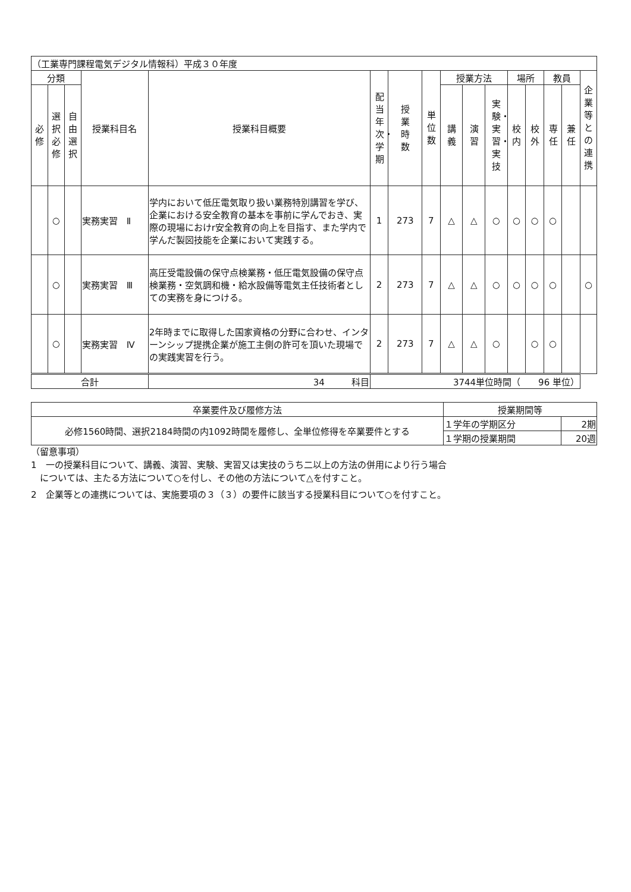| （工業専門課程電気デジタル情報科）平成３０年度 | | | | | | | | | | | | | | | |
| 分類 | | | 授業科目名 | 授業科目概要 | 配当年次・学期 | 授業時数 | 単位数 | 授業方法 | | | 場所 | | 教員 | | 企業等との連携 |
| 必修 | 選択必修 | 自由選択 | | | | | | 講義 | 演習 | 実験・実習・実技 | 校内 | 校外 | 専任 | 兼任 | |
| | ○ | | 実務実習 Ⅱ | 学内において低圧電気取り扱い業務特別講習を学び、企業における安全教育の基本を事前に学んでおき、実際の現場におけr安全教育の向上を目指す、また学内で学んだ製図技能を企業において実践する。 | 1 | 273 | 7 | △ | △ | ○ | ○ | ○ | ○ | | |
| | ○ | | 実務実習 Ⅲ | 高圧受電設備の保守点検業務・低圧電気設備の保守点検業務・空気調和機・給水設備等電気主任技術者としての実務を身につける。 | 2 | 273 | 7 | △ | △ | ○ | ○ | ○ | ○ | | ○ |
| | ○ | | 実務実習 Ⅳ | 2年時までに取得した国家資格の分野に合わせ、インターンシップ提携企業が施工主側の許可を頂いた現場での実践実習を行う。 | 2 | 273 | 7 | △ | △ | ○ | | ○ | ○ | | |
| 合計 | | | | 34 科目 | 3744単位時間（ 96 単位） | | | | | | | | | | |
| 卒業要件及び履修方法 | 授業期間等 | |
| 必修1560時間、選択2184時間の内1092時間を履修し、全単位修得を卒業要件とする | １学年の学期区分 | 2期 |
| | １学期の授業期間 | 20週 |
（留意事項）
1　一の授業科目について、講義、演習、実験、実習又は実技のうち二以上の方法の併用により行う場合
　については、主たる方法について○を付し、その他の方法について△を付すこと。
2　企業等との連携については、実施要項の３（３）の要件に該当する授業科目について○を付すこと。